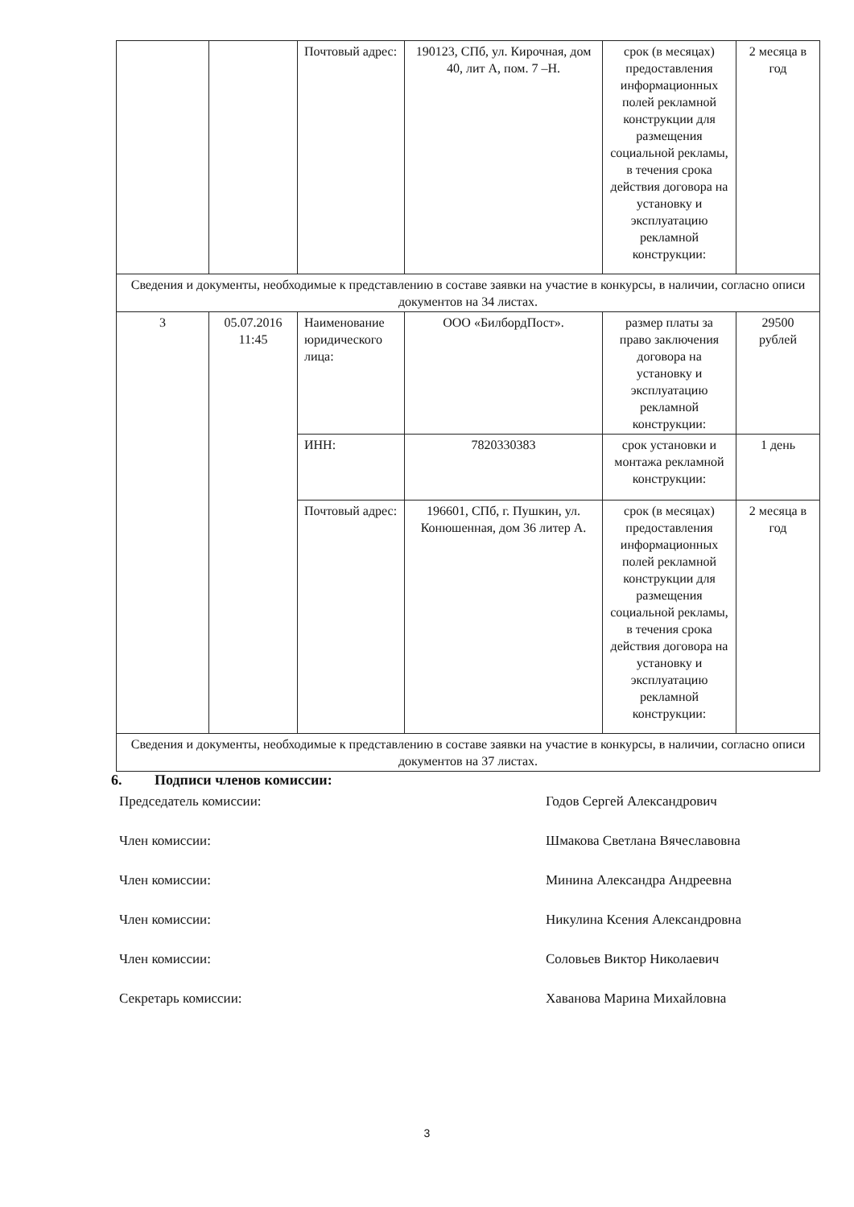| | | Почтовый адрес: | 190123, СПб, ул. Кирочная, дом 40, лит А, пом. 7 –Н. | срок (в месяцах) предоставления информационных полей рекламной конструкции для размещения социальной рекламы, в течения срока действия договора на установку и эксплуатацию рекламной конструкции: | 2 месяца в год |
| Сведения и документы, необходимые к представлению в составе заявки на участие в конкурсы, в наличии, согласно описи документов на 34 листах. | | | | | |
| 3 | 05.07.2016 11:45 | Наименование юридического лица: | ООО «БилбордПост». | размер платы за право заключения договора на установку и эксплуатацию рекламной конструкции: | 29500 рублей |
| | | ИНН: | 7820330383 | срок установки и монтажа рекламной конструкции: | 1 день |
| | | Почтовый адрес: | 196601, СПб, г. Пушкин, ул. Конюшенная, дом 36 литер А. | срок (в месяцах) предоставления информационных полей рекламной конструкции для размещения социальной рекламы, в течения срока действия договора на установку и эксплуатацию рекламной конструкции: | 2 месяца в год |
| Сведения и документы, необходимые к представлению в составе заявки на участие в конкурсы, в наличии, согласно описи документов на 37 листах. | | | | | |
6. Подписи членов комиссии:
Председатель комиссии: Годов Сергей Александрович
Член комиссии: Шмакова Светлана Вячеславовна
Член комиссии: Минина Александра Андреевна
Член комиссии: Никулина Ксения Александровна
Член комиссии: Соловьев Виктор Николаевич
Секретарь комиссии: Хаванова Марина Михайловна
3